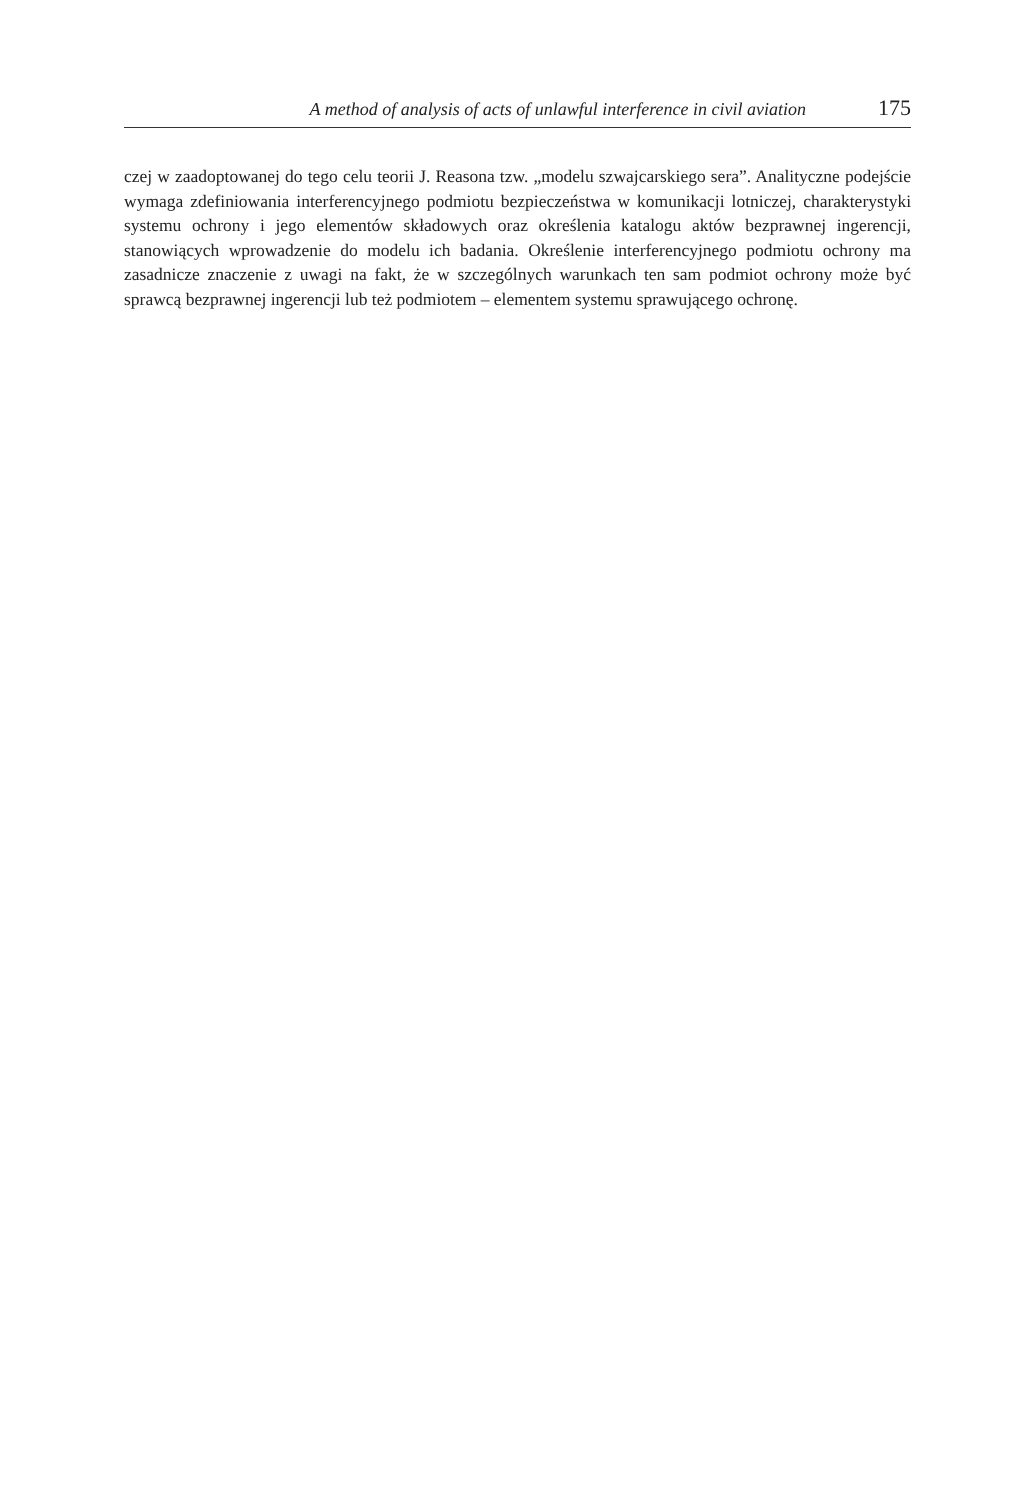A method of analysis of acts of unlawful interference in civil aviation 175
czej w zaadoptowanej do tego celu teorii J. Reasona tzw. „modelu szwajcarskiego sera”. Analityczne podejście wymaga zdefiniowania interferencyjnego podmiotu bezpieczeństwa w komunikacji lotniczej, charakterystyki systemu ochrony i jego elementów składowych oraz określenia katalogu aktów bezprawnej ingerencji, stanowiących wprowadzenie do modelu ich badania. Określenie interferencyjnego podmiotu ochrony ma zasadnicze znaczenie z uwagi na fakt, że w szczególnych warunkach ten sam podmiot ochrony może być sprawcą bezprawnej ingerencji lub też podmiotem – elementem systemu sprawującego ochronę.